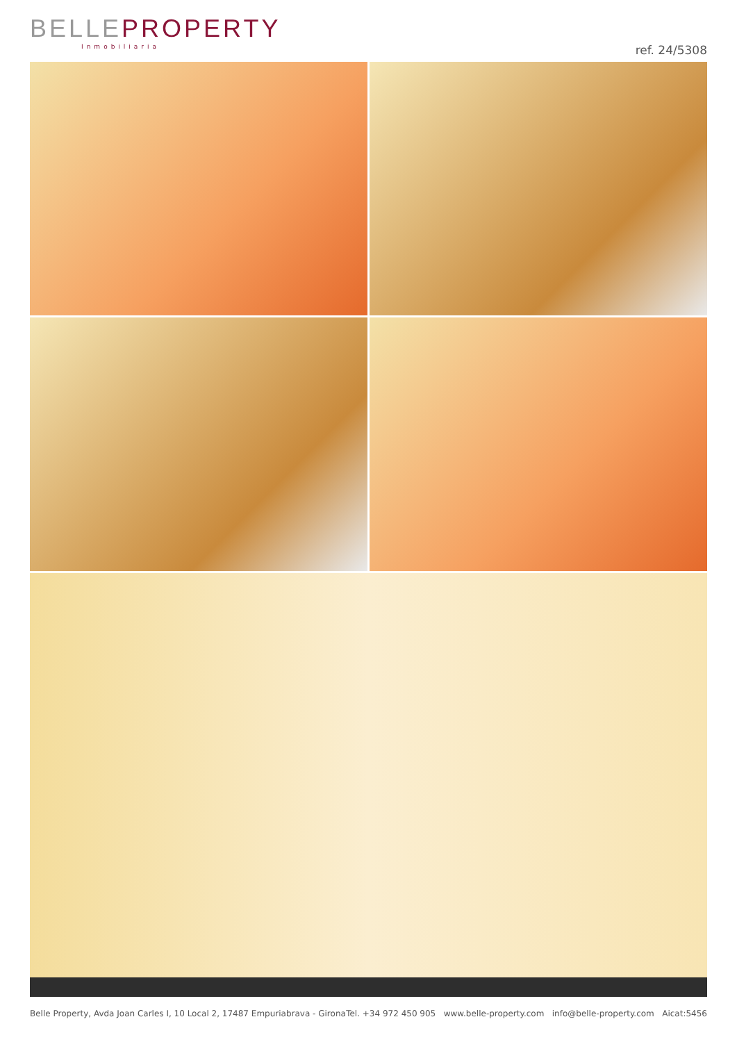BELLEPROPERTY
Inmobiliaria
ref. 24/5308
Belle Property, Avda Joan Carles I, 10 Local 2, 17487 Empuriabrava - Girona Tel. +34 972 450 905 www.belle-property.com info@belle-property.com Aicat:5456